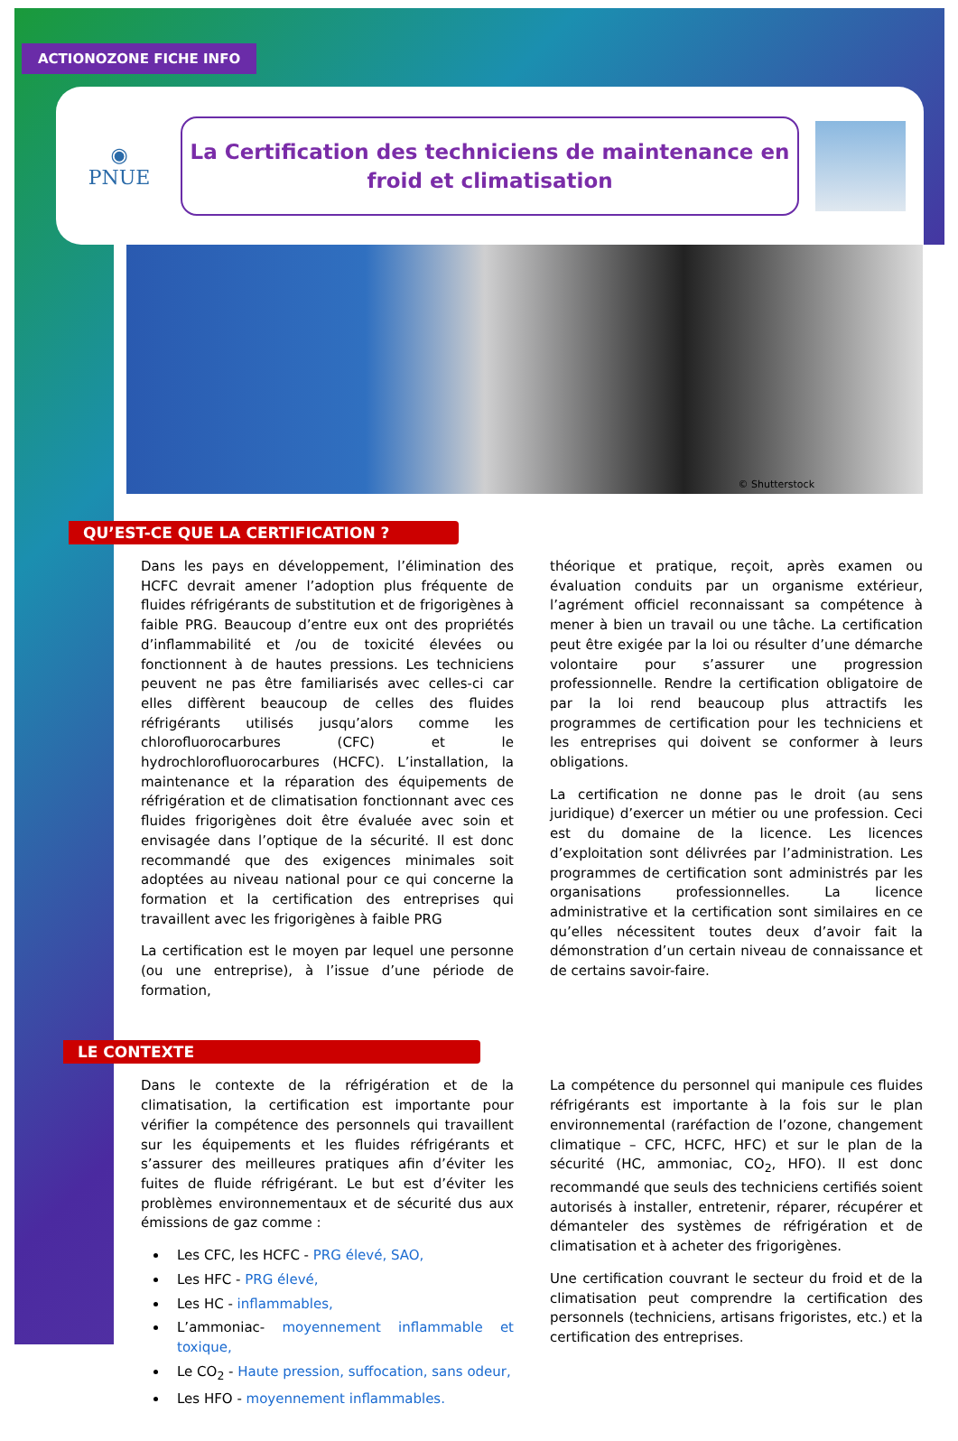ACTIONOZONE FICHE INFO
◉
PNUE
La Certification des techniciens de maintenance en
froid et climatisation
© Shutterstock
QU’EST-CE QUE LA CERTIFICATION ?
Dans les pays en développement, l’élimination des HCFC devrait amener l’adoption plus fréquente de fluides réfrigérants de substitution et de frigorigènes à faible PRG. Beaucoup d’entre eux ont des propriétés d’inflammabilité et /ou de toxicité élevées ou fonctionnent à de hautes pressions. Les techniciens peuvent ne pas être familiarisés avec celles-ci car elles diffèrent beaucoup de celles des fluides réfrigérants utilisés jusqu’alors comme les chlorofluorocarbures (CFC) et le hydrochlorofluorocarbures (HCFC). L’installation, la maintenance et la réparation des équipements de réfrigération et de climatisation fonctionnant avec ces fluides frigorigènes doit être évaluée avec soin et envisagée dans l’optique de la sécurité. Il est donc recommandé que des exigences minimales soit adoptées au niveau national pour ce qui concerne la formation et la certification des entreprises qui travaillent avec les frigorigènes à faible PRG
La certification est le moyen par lequel une personne (ou une entreprise), à l’issue d’une période de formation,
théorique et pratique, reçoit, après examen ou évaluation conduits par un organisme extérieur, l’agrément officiel reconnaissant sa compétence à mener à bien un travail ou une tâche. La certification peut être exigée par la loi ou résulter d’une démarche volontaire pour s’assurer une progression professionnelle. Rendre la certification obligatoire de par la loi rend beaucoup plus attractifs les programmes de certification pour les techniciens et les entreprises qui doivent se conformer à leurs obligations.
La certification ne donne pas le droit (au sens juridique) d’exercer un métier ou une profession. Ceci est du domaine de la licence. Les licences d’exploitation sont délivrées par l’administration. Les programmes de certification sont administrés par les organisations professionnelles. La licence administrative et la certification sont similaires en ce qu’elles nécessitent toutes deux d’avoir fait la démonstration d’un certain niveau de connaissance et de certains savoir-faire.
LE CONTEXTE
Dans le contexte de la réfrigération et de la climatisation, la certification est importante pour vérifier la compétence des personnels qui travaillent sur les équipements et les fluides réfrigérants et s’assurer des meilleures pratiques afin d’éviter les fuites de fluide réfrigérant. Le but est d’éviter les problèmes environnementaux et de sécurité dus aux émissions de gaz comme :
Les CFC, les HCFC - PRG élevé, SAO,
Les HFC - PRG élevé,
Les HC - inflammables,
L’ammoniac- moyennement inflammable et toxique,
Le CO<sub>2</sub> - Haute pression, suffocation, sans odeur,
Les HFO - moyennement inflammables.
La compétence du personnel qui manipule ces fluides réfrigérants est importante à la fois sur le plan environnemental (raréfaction de l’ozone, changement climatique – CFC, HCFC, HFC) et sur le plan de la sécurité (HC, ammoniac, CO<sub>2</sub>, HFO). Il est donc recommandé que seuls des techniciens certifiés soient autorisés à installer, entretenir, réparer, récupérer et démanteler des systèmes de réfrigération et de climatisation et à acheter des frigorigènes.
Une certification couvrant le secteur du froid et de la climatisation peut comprendre la certification des personnels (techniciens, artisans frigoristes, etc.) et la certification des entreprises.